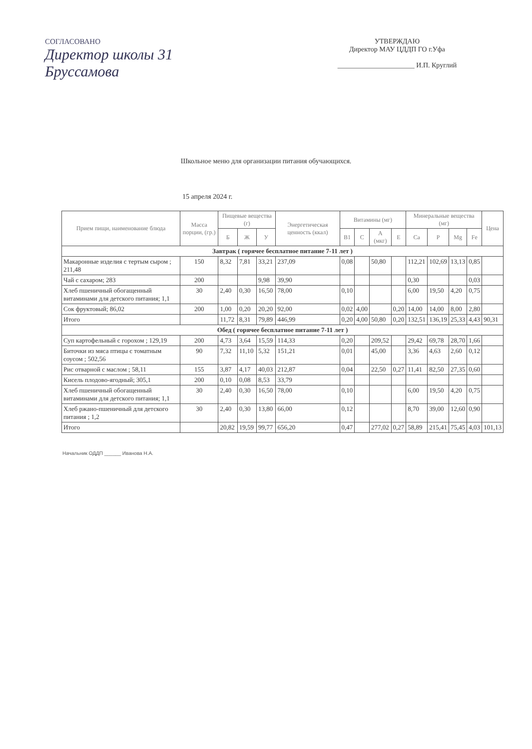СОГЛАСОВАНО
Директор школы 31
Бруссамова
УТВЕРЖДАЮ
Директор МАУ ЦДДП ГО г.Уфа
______________________ И.П. Круглий
Школьное меню для организации питания обучающихся.
15 апреля 2024 г.
| Прием пищи, наименование блюда | Масса порции, (гр.) | Пищевые вещества (г) | | | Энергетическая ценность (ккал) | Витамины (мг) | | | | Минеральные вещества (мг) | | | | Цена |
| --- | --- | --- | --- | --- | --- | --- | --- | --- | --- | --- | --- | --- | --- | --- |
| | | Б | Ж | У | | B1 | C | A (мкг) | E | Ca | P | Mg | Fe | |
| Завтрак ( горячее бесплатное питание 7-11 лет ) | | | | | | | | | | | | | | |
| Макаронные изделия с тертым сыром ; 211,48 | 150 | 8,32 | 7,81 | 33,21 | 237,09 | 0,08 | | 50,80 | | 112,21 | 102,69 | 13,13 | 0,85 | |
| Чай с сахаром; 283 | 200 | | | 9,98 | 39,90 | | | | | 0,30 | | | 0,03 | |
| Хлеб пшеничный обогащенный витаминами для детского питания; 1,1 | 30 | 2,40 | 0,30 | 16,50 | 78,00 | 0,10 | | | | 6,00 | 19,50 | 4,20 | 0,75 | |
| Сок фруктовый; 86,02 | 200 | 1,00 | 0,20 | 20,20 | 92,00 | 0,02 | 4,00 | | 0,20 | 14,00 | 14,00 | 8,00 | 2,80 | |
| Итого | | 11,72 | 8,31 | 79,89 | 446,99 | 0,20 | 4,00 | 50,80 | 0,20 | 132,51 | 136,19 | 25,33 | 4,43 | 90,31 |
| Обед ( горячее бесплатное питание 7-11 лет ) | | | | | | | | | | | | | | |
| Суп картофельный с горохом ; 129,19 | 200 | 4,73 | 3,64 | 15,59 | 114,33 | 0,20 | | 209,52 | | 29,42 | 69,78 | 28,70 | 1,66 | |
| Биточки из мяса птицы с томатным соусом ; 502,56 | 90 | 7,32 | 11,10 | 5,32 | 151,21 | 0,01 | | 45,00 | | 3,36 | 4,63 | 2,60 | 0,12 | |
| Рис отварной с маслом ; 58,11 | 155 | 3,87 | 4,17 | 40,03 | 212,87 | 0,04 | | 22,50 | 0,27 | 11,41 | 82,50 | 27,35 | 0,60 | |
| Кисель плодово-ягодный; 305,1 | 200 | 0,10 | 0,08 | 8,53 | 33,79 | | | | | | | | | |
| Хлеб пшеничный обогащенный витаминами для детского питания; 1,1 | 30 | 2,40 | 0,30 | 16,50 | 78,00 | 0,10 | | | | 6,00 | 19,50 | 4,20 | 0,75 | |
| Хлеб ржано-пшеничный для детского питания ; 1,2 | 30 | 2,40 | 0,30 | 13,80 | 66,00 | 0,12 | | | | 8,70 | 39,00 | 12,60 | 0,90 | |
| Итого | | 20,82 | 19,59 | 99,77 | 656,20 | 0,47 | | 277,02 | 0,27 | 58,89 | 215,41 | 75,45 | 4,03 | 101,13 |
Начальник ОДДП ______ Иванова Н.А.